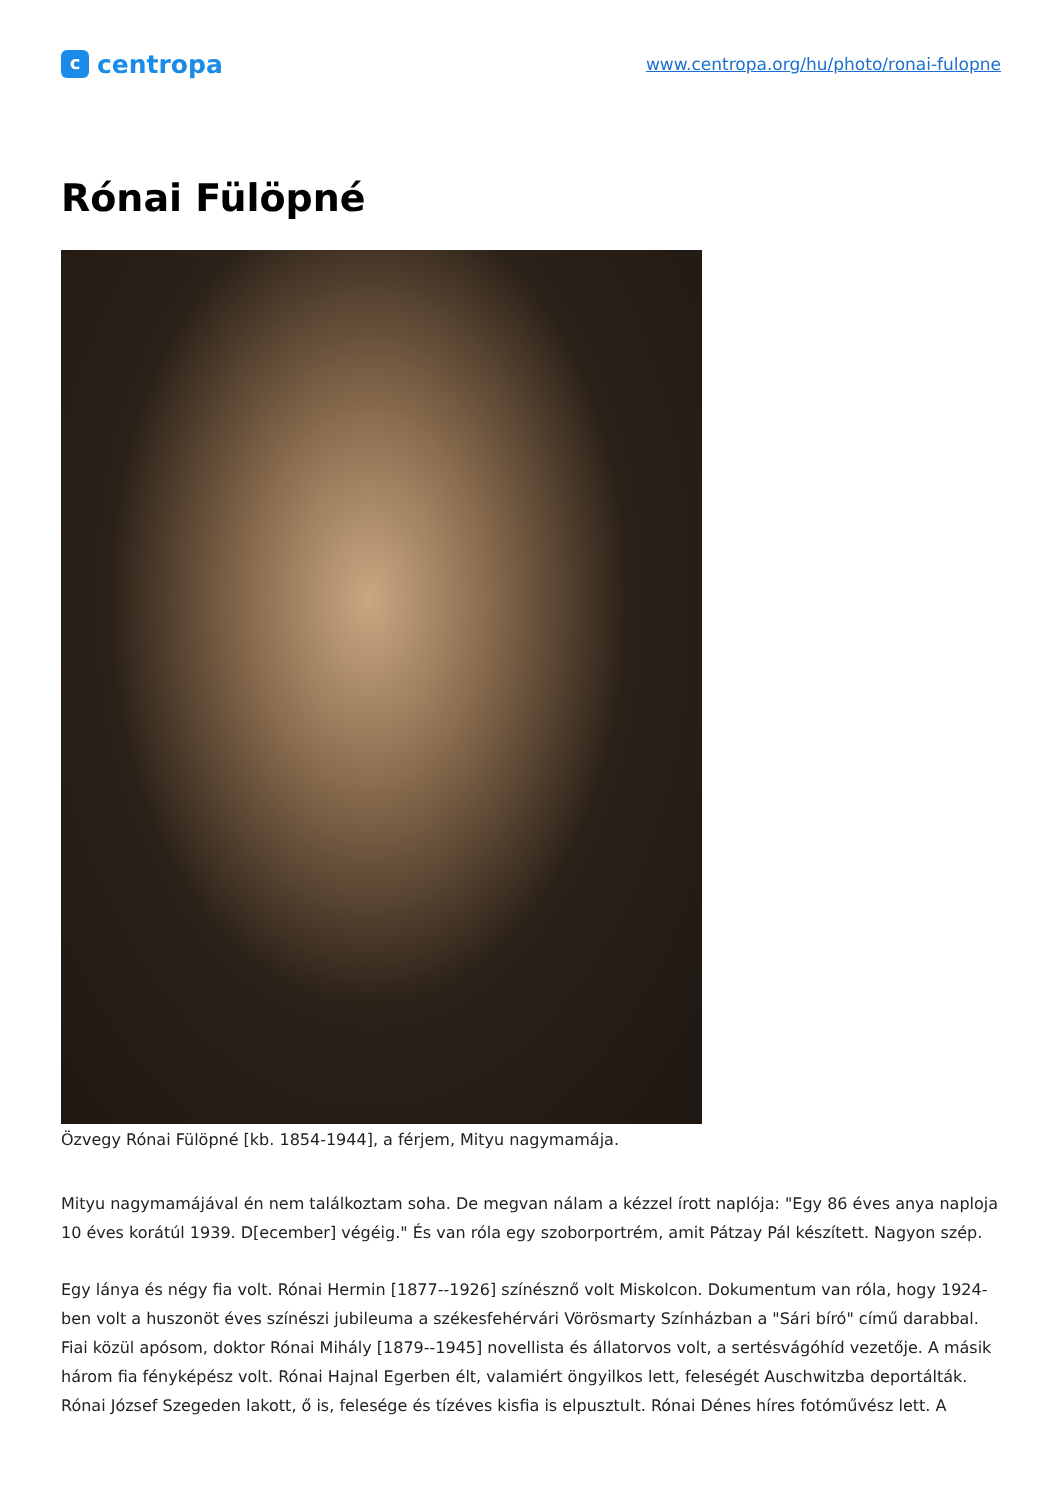c
centropa
www.centropa.org/hu/photo/ronai-fulopne
Rónai Fülöpné
Özvegy Rónai Fülöpné [kb. 1854-1944], a férjem, Mityu nagymamája.
Mityu nagymamájával én nem találkoztam soha. De megvan nálam a kézzel írott naplója: "Egy 86 éves anya naploja 10 éves korátúl 1939. D[ecember] végéig." És van róla egy szoborportrém, amit Pátzay Pál készített. Nagyon szép.
Egy lánya és négy fia volt. Rónai Hermin [1877--1926] színésznő volt Miskolcon. Dokumentum van róla, hogy 1924-ben volt a huszonöt éves színészi jubileuma a székesfehérvári Vörösmarty Színházban a "Sári bíró" című darabbal. Fiai közül apósom, doktor Rónai Mihály [1879--1945] novellista és állatorvos volt, a sertésvágóhíd vezetője. A másik három fia fényképész volt. Rónai Hajnal Egerben élt, valamiért öngyilkos lett, feleségét Auschwitzba deportálták. Rónai József Szegeden lakott, ő is, felesége és tízéves kisfia is elpusztult. Rónai Dénes híres fotóművész lett. A